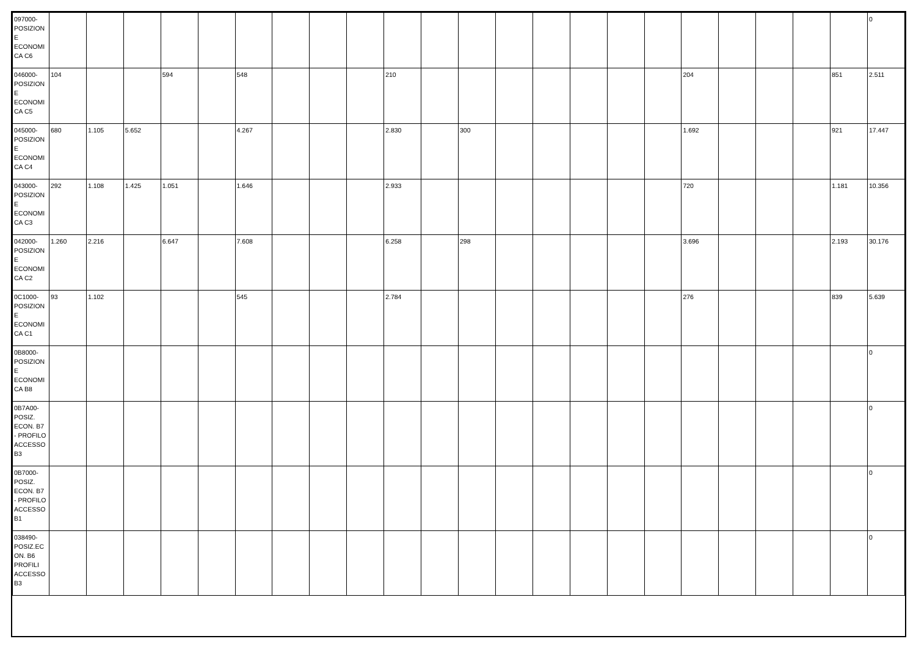| 097000-POSIZIONE ECONOMICA C6 | | | | | | | | | | | | | | | | | | | | | | | 0 |
| 046000-POSIZIONE ECONOMICA C5 | 104 | | | 594 | | 548 | | | | 210 | | | | | | | | 204 | | | | 851 | 2.511 |
| 045000-POSIZIONE ECONOMICA C4 | 680 | 1.105 | 5.652 | | | 4.267 | | | | 2.830 | | 300 | | | | | | 1.692 | | | | 921 | 17.447 |
| 043000-POSIZIONE ECONOMICA C3 | 292 | 1.108 | 1.425 | 1.051 | | 1.646 | | | | 2.933 | | | | | | | | 720 | | | | 1.181 | 10.356 |
| 042000-POSIZIONE ECONOMICA C2 | 1.260 | 2.216 | | 6.647 | | 7.608 | | | | 6.258 | | 298 | | | | | | 3.696 | | | | 2.193 | 30.176 |
| 0C1000-POSIZIONE ECONOMICA C1 | 93 | 1.102 | | | | 545 | | | | 2.784 | | | | | | | | 276 | | | | 839 | 5.639 |
| 0B8000-POSIZIONE ECONOMICA B8 | | | | | | | | | | | | | | | | | | | | | | | 0 |
| 0B7A00-POSIZ. ECON. B7 - PROFILO ACCESSO B3 | | | | | | | | | | | | | | | | | | | | | | | 0 |
| 0B7000-POSIZ. ECON. B7 - PROFILO ACCESSO B1 | | | | | | | | | | | | | | | | | | | | | | | 0 |
| 038490-POSIZ.ECON. B6 PROFILI ACCESSO B3 | | | | | | | | | | | | | | | | | | | | | | | 0 |